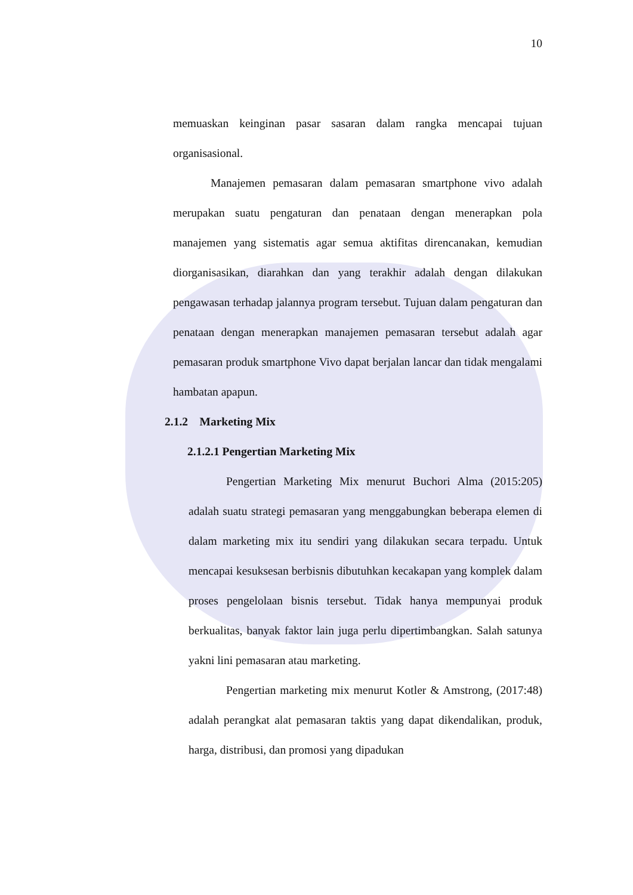10
memuaskan keinginan pasar sasaran dalam rangka mencapai tujuan organisasional.
Manajemen pemasaran dalam pemasaran smartphone vivo adalah merupakan suatu pengaturan dan penataan dengan menerapkan pola manajemen yang sistematis agar semua aktifitas direncanakan, kemudian diorganisasikan, diarahkan dan yang terakhir adalah dengan dilakukan pengawasan terhadap jalannya program tersebut. Tujuan dalam pengaturan dan penataan dengan menerapkan manajemen pemasaran tersebut adalah agar pemasaran produk smartphone Vivo dapat berjalan lancar dan tidak mengalami hambatan apapun.
2.1.2 Marketing Mix
2.1.2.1 Pengertian Marketing Mix
Pengertian Marketing Mix menurut Buchori Alma (2015:205) adalah suatu strategi pemasaran yang menggabungkan beberapa elemen di dalam marketing mix itu sendiri yang dilakukan secara terpadu. Untuk mencapai kesuksesan berbisnis dibutuhkan kecakapan yang komplek dalam proses pengelolaan bisnis tersebut. Tidak hanya mempunyai produk berkualitas, banyak faktor lain juga perlu dipertimbangkan. Salah satunya yakni lini pemasaran atau marketing.
Pengertian marketing mix menurut Kotler & Amstrong, (2017:48) adalah perangkat alat pemasaran taktis yang dapat dikendalikan, produk, harga, distribusi, dan promosi yang dipadukan